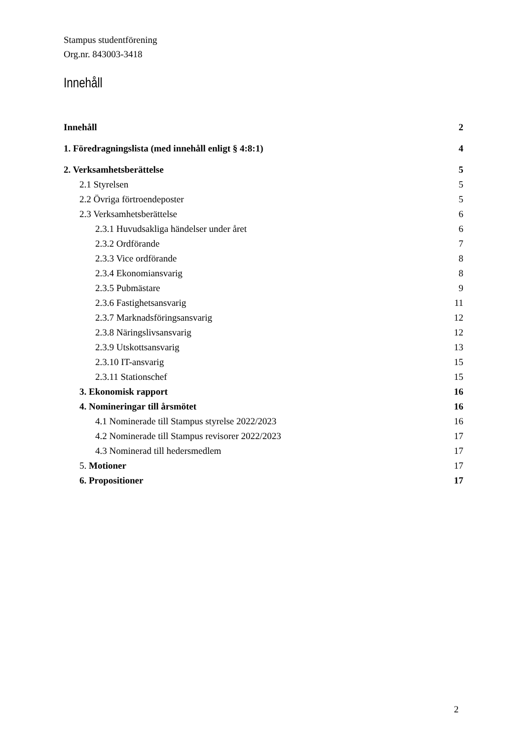Stampus studentförening
Org.nr. 843003-3418
Innehåll
Innehåll 2
1. Föredragningslista (med innehåll enligt § 4:8:1) 4
2. Verksamhetsberättelse 5
2.1 Styrelsen 5
2.2 Övriga förtroendeposter 5
2.3 Verksamhetsberättelse 6
2.3.1 Huvudsakliga händelser under året 6
2.3.2 Ordförande 7
2.3.3 Vice ordförande 8
2.3.4 Ekonomiansvarig 8
2.3.5 Pubmästare 9
2.3.6 Fastighetsansvarig 11
2.3.7 Marknadsföringsansvarig 12
2.3.8 Näringslivsansvarig 12
2.3.9 Utskottsansvarig 13
2.3.10 IT-ansvarig 15
2.3.11 Stationschef 15
3. Ekonomisk rapport 16
4. Nomineringar till årsmötet 16
4.1 Nominerade till Stampus styrelse 2022/2023 16
4.2 Nominerade till Stampus revisorer 2022/2023 17
4.3 Nominerad till hedersmedlem 17
5. Motioner 17
6. Propositioner 17
2